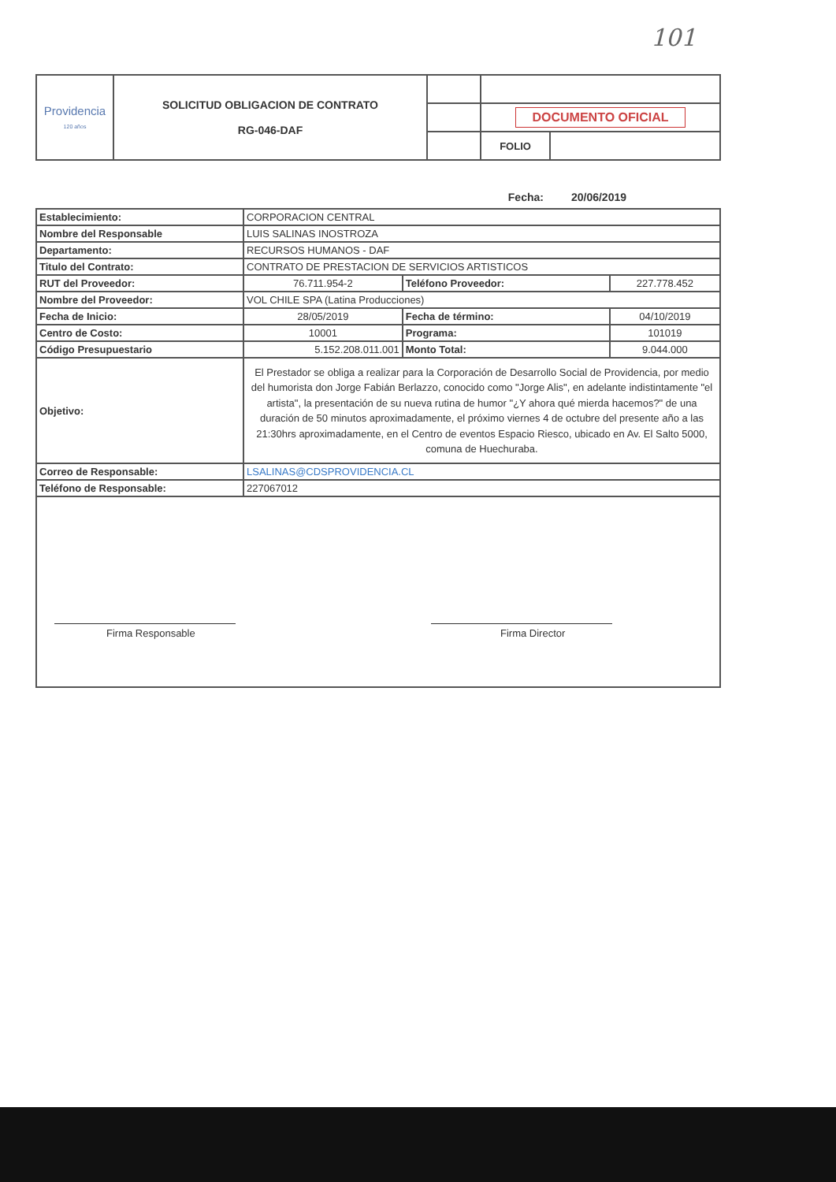101
| Providencia 120 años | SOLICITUD OBLIGACION DE CONTRATO RG-046-DAF | | | |
| | | | DOCUMENTO OFICIAL | |
| | | | FOLIO | |
Fecha: 20/06/2019
| Establecimiento: | CORPORACION CENTRAL | | |
| Nombre del Responsable | LUIS SALINAS INOSTROZA | | |
| Departamento: | RECURSOS HUMANOS - DAF | | |
| Titulo del Contrato: | CONTRATO DE PRESTACION DE SERVICIOS ARTISTICOS | | |
| RUT del Proveedor: | 76.711.954-2 | Teléfono Proveedor: | 227.778.452 |
| Nombre del Proveedor: | VOL CHILE SPA (Latina Producciones) | | |
| Fecha de Inicio: | 28/05/2019 | Fecha de término: | 04/10/2019 |
| Centro de Costo: | 10001 | Programa: | 101019 |
| Código Presupuestario | 5.152.208.011.001 | Monto Total: | 9.044.000 |
| Objetivo: | El Prestador se obliga a realizar para la Corporación de Desarrollo Social de Providencia, por medio del humorista don Jorge Fabián Berlazzo, conocido como "Jorge Alis", en adelante indistintamente "el artista", la presentación de su nueva rutina de humor "¿Y ahora qué mierda hacemos?" de una duración de 50 minutos aproximadamente, el próximo viernes 4 de octubre del presente año a las 21:30hrs aproximadamente, en el Centro de eventos Espacio Riesco, ubicado en Av. El Salto 5000, comuna de Huechuraba. | | |
| Correo de Responsable: | LSALINAS@CDSPROVIDENCIA.CL | | |
| Teléfono de Responsable: | 227067012 | | |
Firma Responsable Firma Director